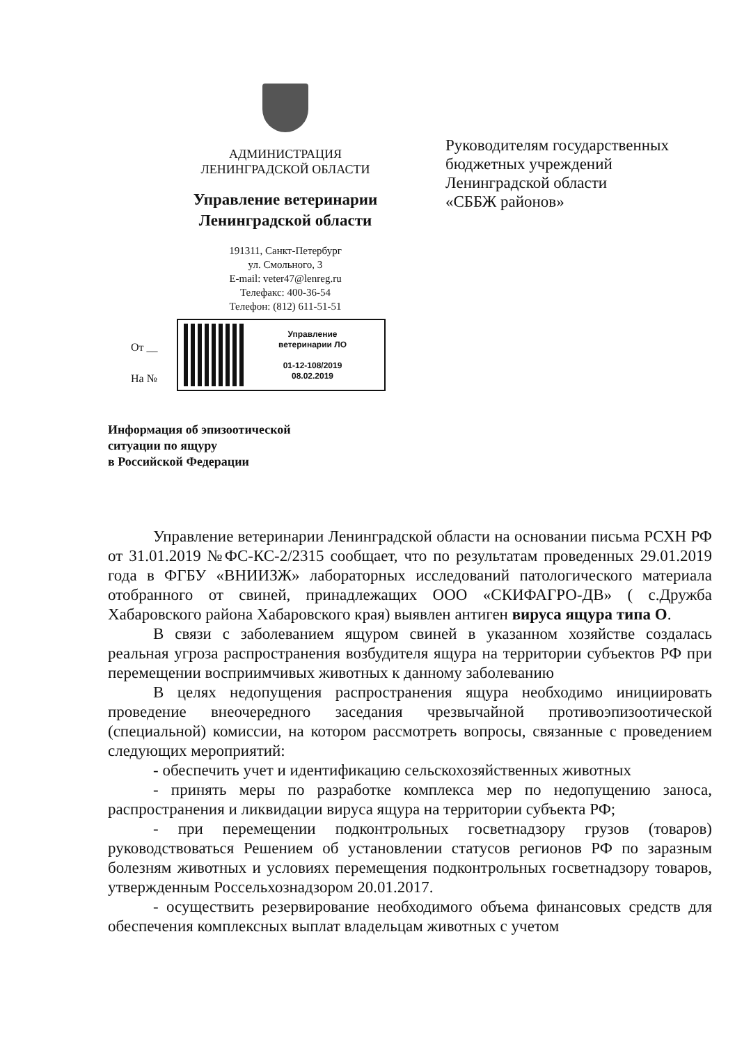АДМИНИСТРАЦИЯ
ЛЕНИНГРАДСКОЙ ОБЛАСТИ
Управление ветеринарии
Ленинградской области
191311, Санкт-Петербург
ул. Смольного, 3
E-mail: veter47@lenreg.ru
Телефакс: 400-36-54
Телефон: (812) 611-51-51
Руководителям государственных
бюджетных учреждений
Ленинградской области
«СББЖ районов»
От __
На №
Управление
ветеринарии ЛО
01-12-108/2019
08.02.2019
Информация об эпизоотической
ситуации по ящуру
в Российской Федерации
Управление ветеринарии Ленинградской области на основании письма РСХН РФ от 31.01.2019 №ФС-КС-2/2315 сообщает, что по результатам проведенных 29.01.2019 года в ФГБУ «ВНИИЗЖ» лабораторных исследований патологического материала отобранного от свиней, принадлежащих ООО «СКИФАГРО-ДВ» ( с.Дружба Хабаровского района Хабаровского края) выявлен антиген вируса ящура типа О.
В связи с заболеванием ящуром свиней в указанном хозяйстве создалась реальная угроза распространения возбудителя ящура на территории субъектов РФ при перемещении восприимчивых животных к данному заболеванию
В целях недопущения распространения ящура необходимо инициировать проведение внеочередного заседания чрезвычайной противоэпизоотической (специальной) комиссии, на котором рассмотреть вопросы, связанные с проведением следующих мероприятий:
- обеспечить учет и идентификацию сельскохозяйственных животных
- принять меры по разработке комплекса мер по недопущению заноса, распространения и ликвидации вируса ящура на территории субъекта РФ;
- при перемещении подконтрольных госветнадзору грузов (товаров) руководствоваться Решением об установлении статусов регионов РФ по заразным болезням животных и условиях перемещения подконтрольных госветнадзору товаров, утвержденным Россельхознадзором 20.01.2017.
- осуществить резервирование необходимого объема финансовых средств для обеспечения комплексных выплат владельцам животных с учетом